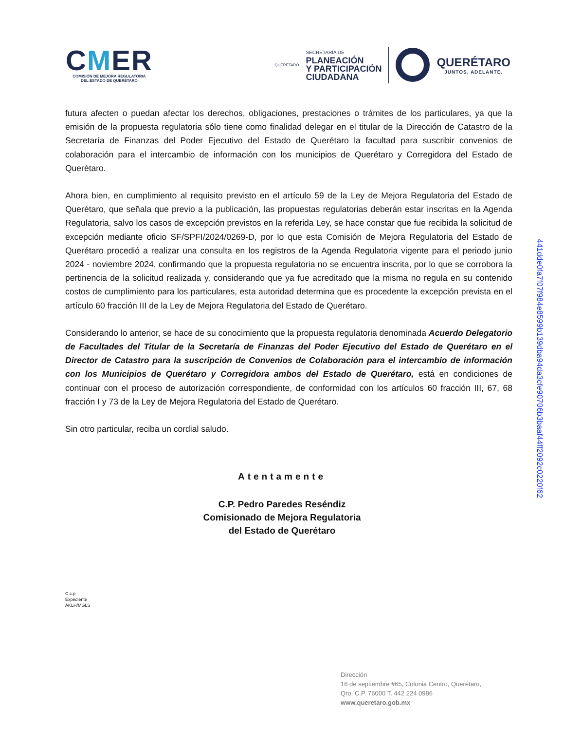CMER
COMISIÓN DE MEJORA REGULATORIA
DEL ESTADO DE QUERÉTARO
QUERÉTARO
SECRETARÍA DE
PLANEACIÓN
Y PARTICIPACIÓN
CIUDADANA
QUERÉTARO
JUNTOS, ADELANTE.
futura afecten o puedan afectar los derechos, obligaciones, prestaciones o trámites de los particulares, ya que la emisión de la propuesta regulatoria sólo tiene como finalidad delegar en el titular de la Dirección de Catastro de la Secretaría de Finanzas del Poder Ejecutivo del Estado de Querétaro la facultad para suscribir convenios de colaboración para el intercambio de información con los municipios de Querétaro y Corregidora del Estado de Querétaro.
Ahora bien, en cumplimiento al requisito previsto en el artículo 59 de la Ley de Mejora Regulatoria del Estado de Querétaro, que señala que previo a la publicación, las propuestas regulatorias deberán estar inscritas en la Agenda Regulatoria, salvo los casos de excepción previstos en la referida Ley, se hace constar que fue recibida la solicitud de excepción mediante oficio SF/SPFI/2024/0269-D, por lo que esta Comisión de Mejora Regulatoria del Estado de Querétaro procedió a realizar una consulta en los registros de la Agenda Regulatoria vigente para el periodo junio 2024 - noviembre 2024, confirmando que la propuesta regulatoria no se encuentra inscrita, por lo que se corrobora la pertinencia de la solicitud realizada y, considerando que ya fue acreditado que la misma no regula en su contenido costos de cumplimiento para los particulares, esta autoridad determina que es procedente la excepción prevista en el artículo 60 fracción III de la Ley de Mejora Regulatoria del Estado de Querétaro.
Considerando lo anterior, se hace de su conocimiento que la propuesta regulatoria denominada Acuerdo Delegatorio de Facultades del Titular de la Secretaría de Finanzas del Poder Ejecutivo del Estado de Querétaro en el Director de Catastro para la suscripción de Convenios de Colaboración para el intercambio de información con los Municipios de Querétaro y Corregidora ambos del Estado de Querétaro, está en condiciones de continuar con el proceso de autorización correspondiente, de conformidad con los artículos 60 fracción III, 67, 68 fracción I y 73 de la Ley de Mejora Regulatoria del Estado de Querétaro.
Sin otro particular, reciba un cordial saludo.
Atentamente
C.P. Pedro Paredes Reséndiz
Comisionado de Mejora Regulatoria
del Estado de Querétaro
C.c.p
Expediente
AKLH/MGLS
441dde0fa7f07f984e8599b139dba94da3cfe90706b3baaf44ff2092c0220f62
Dirección
16 de septiembre #65, Colonia Centro, Querétaro,
Qro. C.P. 76000 T. 442 224 0986
www.queretaro.gob.mx